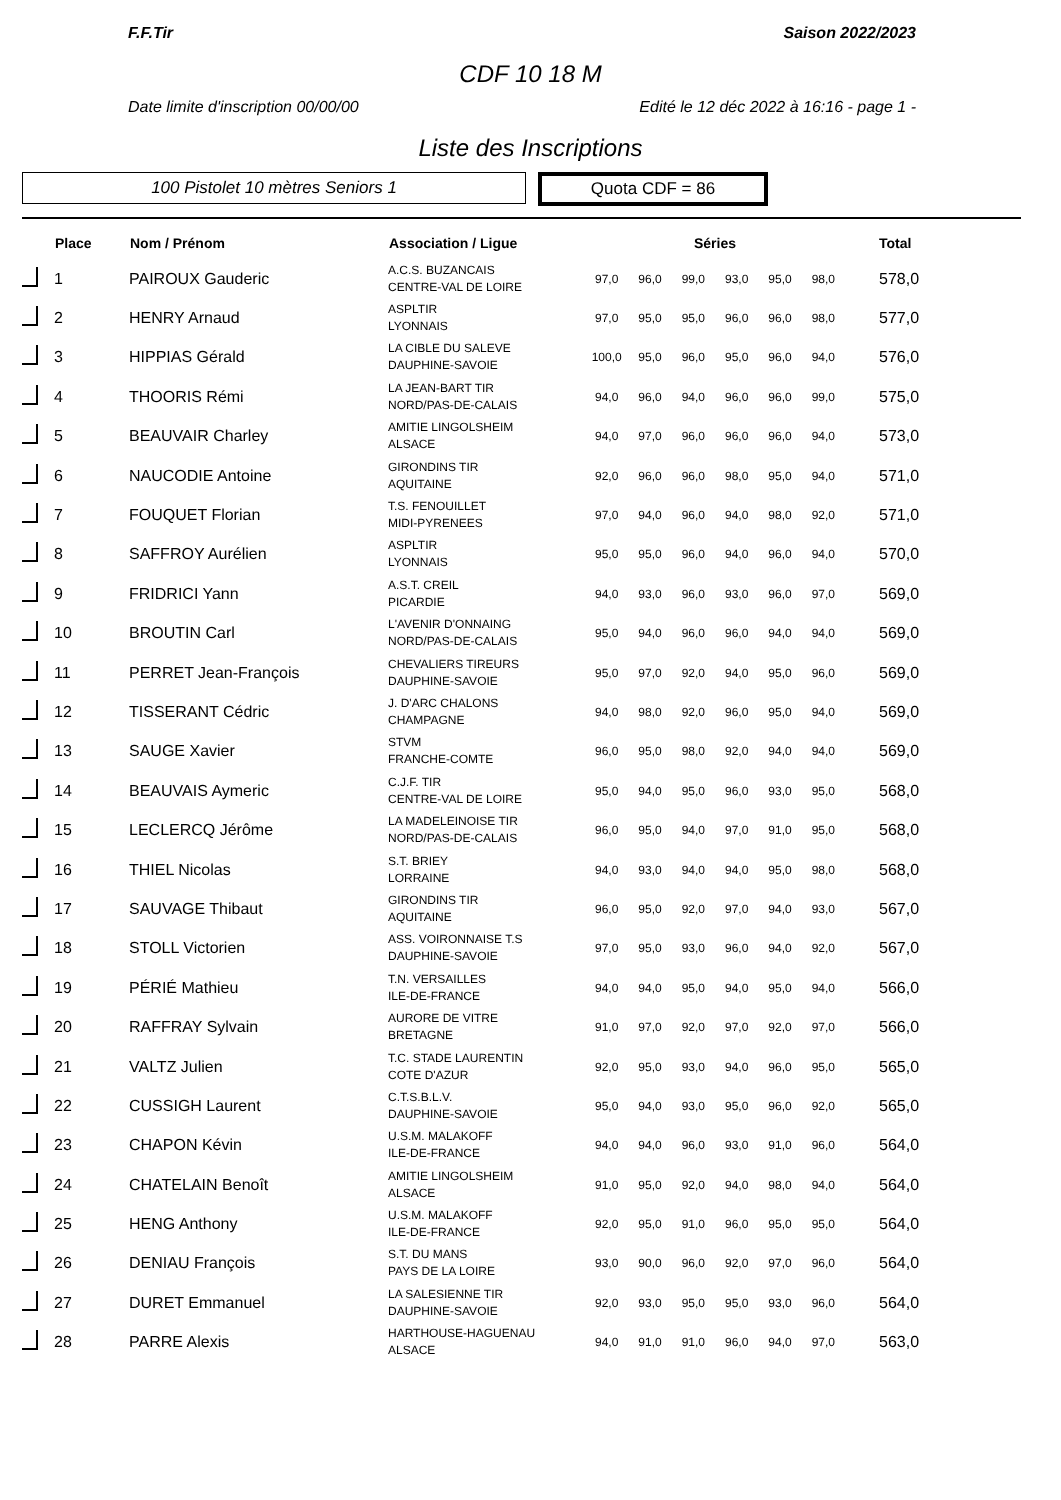F.F.Tir Saison 2022/2023
CDF 10 18 M
Date limite d'inscription 00/00/00 Edité le 12 déc 2022 à 16:16 - page 1 -
Liste des Inscriptions
100 Pistolet 10 mètres Seniors 1
Quota CDF = 86
| | Place | Nom / Prénom | Association / Ligue | Séries | | | | | | Total |
| --- | --- | --- | --- | --- | --- | --- | --- | --- | --- | --- |
| | 1 | PAIROUX Gauderic | A.C.S. BUZANCAIS CENTRE-VAL DE LOIRE | 97,0 | 96,0 | 99,0 | 93,0 | 95,0 | 98,0 | 578,0 |
| | 2 | HENRY Arnaud | ASPLTIR LYONNAIS | 97,0 | 95,0 | 95,0 | 96,0 | 96,0 | 98,0 | 577,0 |
| | 3 | HIPPIAS Gérald | LA CIBLE DU SALEVE DAUPHINE-SAVOIE | 100,0 | 95,0 | 96,0 | 95,0 | 96,0 | 94,0 | 576,0 |
| | 4 | THOORIS Rémi | LA JEAN-BART TIR NORD/PAS-DE-CALAIS | 94,0 | 96,0 | 94,0 | 96,0 | 96,0 | 99,0 | 575,0 |
| | 5 | BEAUVAIR Charley | AMITIE LINGOLSHEIM ALSACE | 94,0 | 97,0 | 96,0 | 96,0 | 96,0 | 94,0 | 573,0 |
| | 6 | NAUCODIE Antoine | GIRONDINS TIR AQUITAINE | 92,0 | 96,0 | 96,0 | 98,0 | 95,0 | 94,0 | 571,0 |
| | 7 | FOUQUET Florian | T.S. FENOUILLET MIDI-PYRENEES | 97,0 | 94,0 | 96,0 | 94,0 | 98,0 | 92,0 | 571,0 |
| | 8 | SAFFROY Aurélien | ASPLTIR LYONNAIS | 95,0 | 95,0 | 96,0 | 94,0 | 96,0 | 94,0 | 570,0 |
| | 9 | FRIDRICI Yann | A.S.T. CREIL PICARDIE | 94,0 | 93,0 | 96,0 | 93,0 | 96,0 | 97,0 | 569,0 |
| | 10 | BROUTIN Carl | L'AVENIR D'ONNAING NORD/PAS-DE-CALAIS | 95,0 | 94,0 | 96,0 | 96,0 | 94,0 | 94,0 | 569,0 |
| | 11 | PERRET Jean-François | CHEVALIERS TIREURS DAUPHINE-SAVOIE | 95,0 | 97,0 | 92,0 | 94,0 | 95,0 | 96,0 | 569,0 |
| | 12 | TISSERANT Cédric | J. D'ARC CHALONS CHAMPAGNE | 94,0 | 98,0 | 92,0 | 96,0 | 95,0 | 94,0 | 569,0 |
| | 13 | SAUGE Xavier | STVM FRANCHE-COMTE | 96,0 | 95,0 | 98,0 | 92,0 | 94,0 | 94,0 | 569,0 |
| | 14 | BEAUVAIS Aymeric | C.J.F. TIR CENTRE-VAL DE LOIRE | 95,0 | 94,0 | 95,0 | 96,0 | 93,0 | 95,0 | 568,0 |
| | 15 | LECLERCQ Jérôme | LA MADELEINOISE TIR NORD/PAS-DE-CALAIS | 96,0 | 95,0 | 94,0 | 97,0 | 91,0 | 95,0 | 568,0 |
| | 16 | THIEL Nicolas | S.T. BRIEY LORRAINE | 94,0 | 93,0 | 94,0 | 94,0 | 95,0 | 98,0 | 568,0 |
| | 17 | SAUVAGE Thibaut | GIRONDINS TIR AQUITAINE | 96,0 | 95,0 | 92,0 | 97,0 | 94,0 | 93,0 | 567,0 |
| | 18 | STOLL Victorien | ASS. VOIRONNAISE T.S DAUPHINE-SAVOIE | 97,0 | 95,0 | 93,0 | 96,0 | 94,0 | 92,0 | 567,0 |
| | 19 | PÉRIÉ Mathieu | T.N. VERSAILLES ILE-DE-FRANCE | 94,0 | 94,0 | 95,0 | 94,0 | 95,0 | 94,0 | 566,0 |
| | 20 | RAFFRAY Sylvain | AURORE DE VITRE BRETAGNE | 91,0 | 97,0 | 92,0 | 97,0 | 92,0 | 97,0 | 566,0 |
| | 21 | VALTZ Julien | T.C. STADE LAURENTIN COTE D'AZUR | 92,0 | 95,0 | 93,0 | 94,0 | 96,0 | 95,0 | 565,0 |
| | 22 | CUSSIGH Laurent | C.T.S.B.L.V. DAUPHINE-SAVOIE | 95,0 | 94,0 | 93,0 | 95,0 | 96,0 | 92,0 | 565,0 |
| | 23 | CHAPON Kévin | U.S.M. MALAKOFF ILE-DE-FRANCE | 94,0 | 94,0 | 96,0 | 93,0 | 91,0 | 96,0 | 564,0 |
| | 24 | CHATELAIN Benoît | AMITIE LINGOLSHEIM ALSACE | 91,0 | 95,0 | 92,0 | 94,0 | 98,0 | 94,0 | 564,0 |
| | 25 | HENG Anthony | U.S.M. MALAKOFF ILE-DE-FRANCE | 92,0 | 95,0 | 91,0 | 96,0 | 95,0 | 95,0 | 564,0 |
| | 26 | DENIAU François | S.T. DU MANS PAYS DE LA LOIRE | 93,0 | 90,0 | 96,0 | 92,0 | 97,0 | 96,0 | 564,0 |
| | 27 | DURET Emmanuel | LA SALESIENNE TIR DAUPHINE-SAVOIE | 92,0 | 93,0 | 95,0 | 95,0 | 93,0 | 96,0 | 564,0 |
| | 28 | PARRE Alexis | HARTHOUSE-HAGUENAU ALSACE | 94,0 | 91,0 | 91,0 | 96,0 | 94,0 | 97,0 | 563,0 |